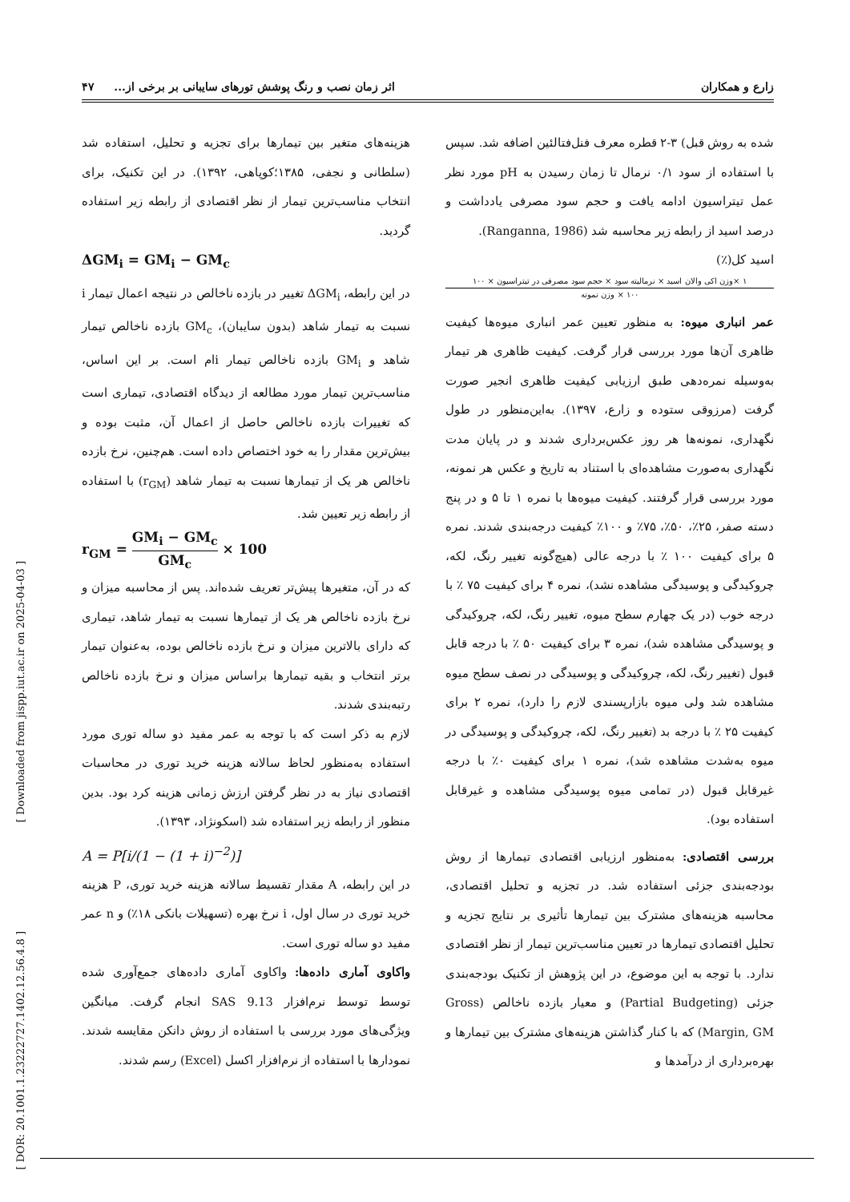زارع و همکاران اثر زمان نصب و رنگ پوشش تورهای سایبانی بر برخی از... ۴۷
شده به روش قبل) ۳-۲ قطره معرف فنل‌فتالئین اضافه شد. سپس با استفاده از سود ۰/۱ نرمال تا زمان رسیدن به pH مورد نظر عمل تیتراسیون ادامه یافت و حجم سود مصرفی یادداشت و درصد اسید از رابطه زیر محاسبه شد (Ranganna, 1986).
اسید کل(٪)
۱ ×وزن اکی والان اسید × نرمالیته سود × حجم سود مصرفی در تیتراسیون × ۱۰۰
۱۰۰ × وزن نمونه
عمر انباری میوه: به منظور تعیین عمر انباری میوه‌ها کیفیت ظاهری آن‌ها مورد بررسی قرار گرفت. کیفیت ظاهری هر تیمار به‌وسیله نمره‌دهی طبق ارزیابی کیفیت ظاهری انجیر صورت گرفت (مرزوقی ستوده و زارع، ۱۳۹۷). به‌این‌منظور در طول نگهداری، نمونه‌ها هر روز عکس‌برداری شدند و در پایان مدت نگهداری به‌صورت مشاهده‌ای با استناد به تاریخ و عکس هر نمونه، مورد بررسی قرار گرفتند. کیفیت میوه‌ها با نمره ۱ تا ۵ و در پنج دسته صفر، ۲۵٪، ۵۰٪، ۷۵٪ و ۱۰۰٪ کیفیت درجه‌بندی شدند. نمره ۵ برای کیفیت ۱۰۰ ٪ با درجه عالی (هیچ‌گونه تغییر رنگ، لکه، چروکیدگی و پوسیدگی مشاهده نشد)، نمره ۴ برای کیفیت ۷۵ ٪ با درجه خوب (در یک چهارم سطح میوه، تغییر رنگ، لکه، چروکیدگی و پوسیدگی مشاهده شد)، نمره ۳ برای کیفیت ۵۰ ٪ با درجه قابل قبول (تغییر رنگ، لکه، چروکیدگی و پوسیدگی در نصف سطح میوه مشاهده شد ولی میوه بازارپسندی لازم را دارد)، نمره ۲ برای کیفیت ۲۵ ٪ با درجه بد (تغییر رنگ، لکه، چروکیدگی و پوسیدگی در میوه به‌شدت مشاهده شد)، نمره ۱ برای کیفیت ۰٪ با درجه غیرقابل قبول (در تمامی میوه پوسیدگی مشاهده و غیرقابل استفاده بود).
بررسی اقتصادی: به‌منظور ارزیابی اقتصادی تیمارها از روش بودجه‌بندی جزئی استفاده شد. در تجزیه و تحلیل اقتصادی، محاسبه هزینه‌های مشترک بین تیمارها تأثیری بر نتایج تجزیه و تحلیل اقتصادی تیمارها در تعیین مناسب‌ترین تیمار از نظر اقتصادی ندارد. با توجه به این موضوع، در این پژوهش از تکنیک بودجه‌بندی جزئی (Partial Budgeting) و معیار بازده ناخالص (Gross Margin, GM) که با کنار گذاشتن هزینه‌های مشترک بین تیمارها و بهره‌برداری از درآمدها و
هزینه‌های متغیر بین تیمارها برای تجزیه و تحلیل، استفاده شد (سلطانی و نجفی، ۱۳۸۵؛کوپاهی، ۱۳۹۲). در این تکنیک، برای انتخاب مناسب‌ترین تیمار از نظر اقتصادی از رابطه زیر استفاده گردید.
ΔGM<sub>i</sub> = GM<sub>i</sub> − GM<sub>c</sub>
در این رابطه، ΔGM<sub>i</sub> تغییر در بازده ناخالص در نتیجه اعمال تیمار i نسبت به تیمار شاهد (بدون سایبان)، GM<sub>c</sub> بازده ناخالص تیمار شاهد و GM<sub>i</sub> بازده ناخالص تیمار iام است. بر این اساس، مناسب‌ترین تیمار مورد مطالعه از دیدگاه اقتصادی، تیماری است که تغییرات بازده ناخالص حاصل از اعمال آن، مثبت بوده و بیش‌ترین مقدار را به خود اختصاص داده است. هم‌چنین، نرخ بازده ناخالص هر یک از تیمارها نسبت به تیمار شاهد (r<sub>GM</sub>) با استفاده از رابطه زیر تعیین شد.
r<sub>GM</sub> = GM<sub>i</sub> − GM<sub>c</sub> GM<sub>c</sub> × 100
که در آن، متغیرها پیش‌تر تعریف شده‌اند. پس از محاسبه میزان و نرخ بازده ناخالص هر یک از تیمارها نسبت به تیمار شاهد، تیماری که دارای بالاترین میزان و نرخ بازده ناخالص بوده، به‌عنوان تیمار برتر انتخاب و بقیه تیمارها براساس میزان و نرخ بازده ناخالص رتبه‌بندی شدند.
لازم به ذکر است که با توجه به عمر مفید دو ساله توری مورد استفاده به‌منظور لحاظ سالانه هزینه خرید توری در محاسبات اقتصادی نیاز به در نظر گرفتن ارزش زمانی هزینه کرد بود. بدین منظور از رابطه زیر استفاده شد (اسکونژاد، ۱۳۹۳).
A = P[i/(1 − (1 + i)<sup>−2</sup>)]
در این رابطه، A مقدار تقسیط سالانه هزینه خرید توری، P هزینه خرید توری در سال اول، i نرخ بهره (تسهیلات بانکی ۱۸٪) و n عمر مفید دو ساله توری است.
واکاوی آماری داده‌ها: واکاوی آماری داده‌های جمع‌آوری شده توسط توسط نرم‌افزار SAS 9.13 انجام گرفت. میانگین ویژگی‌های مورد بررسی با استفاده از روش دانکن مقایسه شدند. نمودارها با استفاده از نرم‌افزار اکسل (Excel) رسم شدند.
[ Downloaded from jispp.iut.ac.ir on 2025-04-03 ]
[ DOR: 20.1001.1.23222727.1402.12.56.4.8 ]